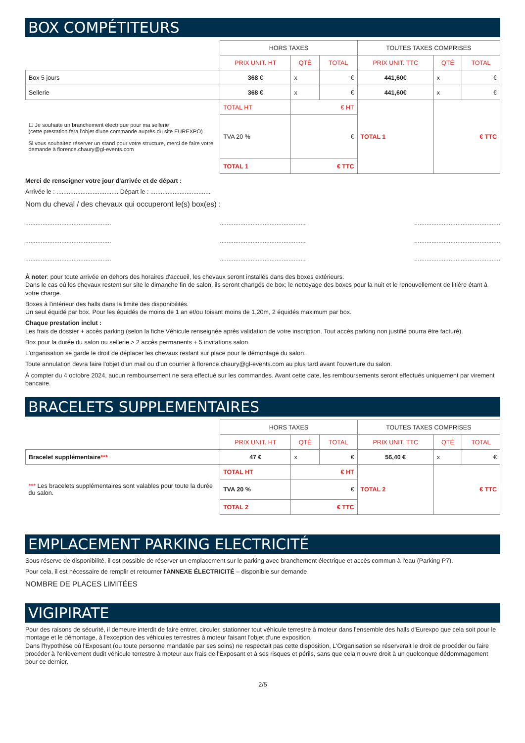BOX COMPÉTITEURS
| | HORS TAXES | | | TOUTES TAXES COMPRISES | | |
| | PRIX UNIT. HT | QTÉ | TOTAL | PRIX UNIT. TTC | QTÉ | TOTAL |
| Box 5 jours | 368 € | x | € | 441,60€ | x | € |
| Sellerie | 368 € | x | € | 441,60€ | x | € |
| ☐ Je souhaite un branchement électrique pour ma sellerie (cette prestation fera l'objet d'une commande auprès du site EUREXPO) Si vous souhaitez réserver un stand pour votre structure, merci de faire votre demande à florence.chaury@gl-events.com | TOTAL HT | € HT | | TOTAL 1 | € TTC | |
| | TVA 20 % | € | | | | |
| | TOTAL 1 | € TTC | | | | |
Merci de renseigner votre jour d'arrivée et de départ :
Arrivée le : .................................... Départ le : ...................................
Nom du cheval / des chevaux qui occuperont le(s) box(es) :
.................................................. .................................................. ..................................................
.................................................. .................................................. ..................................................
.................................................. .................................................. ..................................................
À noter: pour toute arrivée en dehors des horaires d'accueil, les chevaux seront installés dans des boxes extérieurs.
Dans le cas où les chevaux restent sur site le dimanche fin de salon, ils seront changés de box; le nettoyage des boxes pour la nuit et le renouvellement de litière étant à votre charge.
Boxes à l'intérieur des halls dans la limite des disponibilités.
Un seul équidé par box. Pour les équidés de moins de 1 an et/ou toisant moins de 1,20m, 2 équidés maximum par box.
Chaque prestation inclut :
Les frais de dossier + accès parking (selon la fiche Véhicule renseignée après validation de votre inscription. Tout accès parking non justifié pourra être facturé).
Box pour la durée du salon ou sellerie > 2 accès permanents + 5 invitations salon.
L'organisation se garde le droit de déplacer les chevaux restant sur place pour le démontage du salon.
Toute annulation devra faire l'objet d'un mail ou d'un courrier à florence.chaury@gl-events.com au plus tard avant l'ouverture du salon.
À compter du 4 octobre 2024, aucun remboursement ne sera effectué sur les commandes. Avant cette date, les remboursements seront effectués uniquement par virement bancaire.
BRACELETS SUPPLEMENTAIRES
| | HORS TAXES | | | TOUTES TAXES COMPRISES | | |
| | PRIX UNIT. HT | QTÉ | TOTAL | PRIX UNIT. TTC | QTÉ | TOTAL |
| Bracelet supplémentaire *** | 47 € | x | € | 56,40 € | x | € |
| *** Les bracelets supplémentaires sont valables pour toute la durée du salon. | TOTAL HT | € HT | | TOTAL 2 | € TTC | |
| | TVA 20 % | € | | | | |
| | TOTAL 2 | € TTC | | | | |
EMPLACEMENT PARKING ELECTRICITÉ
Sous réserve de disponibilité, il est possible de réserver un emplacement sur le parking avec branchement électrique et accès commun à l'eau (Parking P7).
Pour cela, il est nécessaire de remplir et retourner l'ANNEXE ÉLECTRICITÉ – disponible sur demande
NOMBRE DE PLACES LIMITÉES
VIGIPIRATE
Pour des raisons de sécurité, il demeure interdit de faire entrer, circuler, stationner tout véhicule terrestre à moteur dans l'ensemble des halls d'Eurexpo que cela soit pour le montage et le démontage, à l'exception des véhicules terrestres à moteur faisant l'objet d'une exposition.
Dans l'hypothèse où l'Exposant (ou toute personne mandatée par ses soins) ne respectait pas cette disposition, L'Organisation se réserverait le droit de procéder ou faire procéder à l'enlèvement dudit véhicule terrestre à moteur aux frais de l'Exposant et à ses risques et périls, sans que cela n'ouvre droit à un quelconque dédommagement pour ce dernier.
2/5